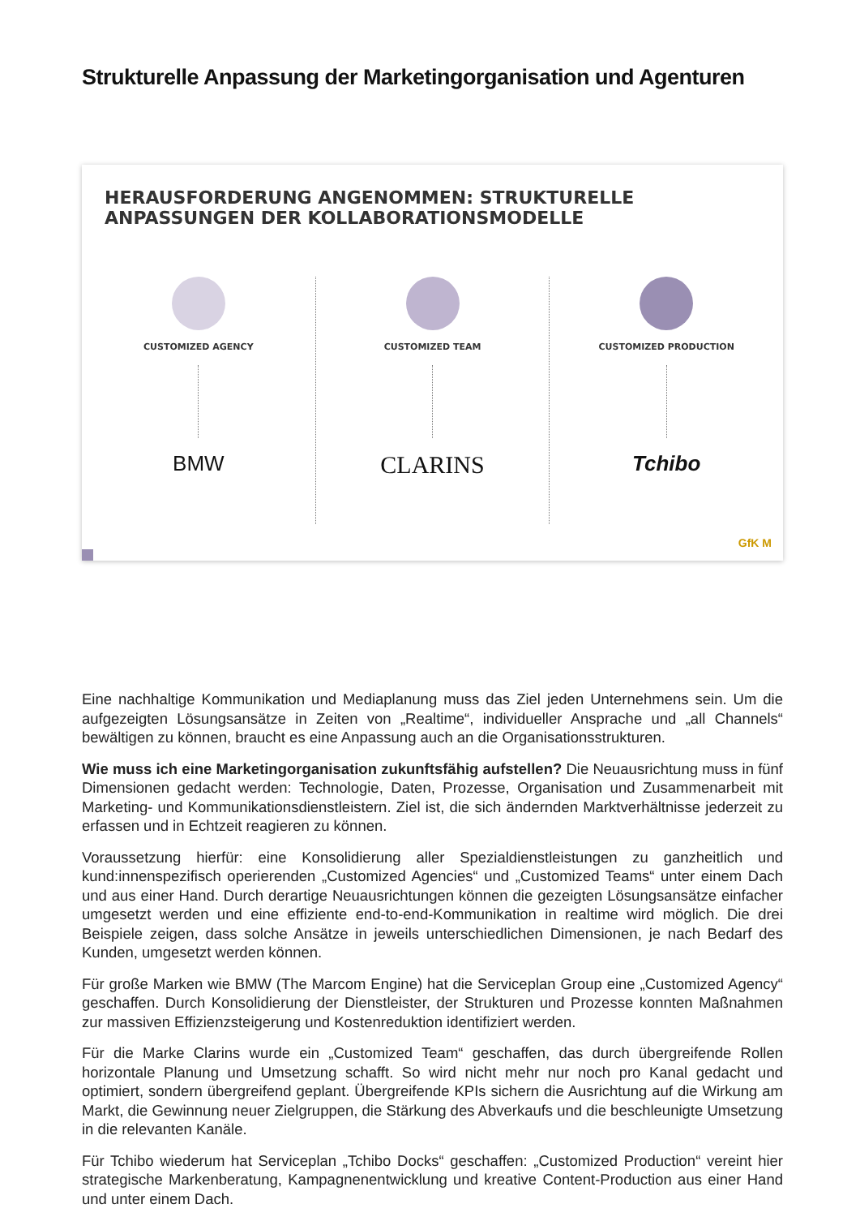Strukturelle Anpassung der Marketingorganisation und Agenturen
HERAUSFORDERUNG ANGENOMMEN: STRUKTURELLE
ANPASSUNGEN DER KOLLABORATIONSMODELLE
CUSTOMIZED AGENCY
BMW
CUSTOMIZED TEAM
CLARINS
CUSTOMIZED PRODUCTION
Tchibo
GfK M
Eine nachhaltige Kommunikation und Mediaplanung muss das Ziel jeden Unternehmens sein. Um die aufgezeigten Lösungsansätze in Zeiten von „Realtime“, individueller Ansprache und „all Channels“ bewältigen zu können, braucht es eine Anpassung auch an die Organisationsstrukturen.
Wie muss ich eine Marketingorganisation zukunftsfähig aufstellen? Die Neuausrichtung muss in fünf Dimensionen gedacht werden: Technologie, Daten, Prozesse, Organisation und Zusammenarbeit mit Marketing- und Kommunikationsdienstleistern. Ziel ist, die sich ändernden Marktverhältnisse jederzeit zu erfassen und in Echtzeit reagieren zu können.
Voraussetzung hierfür: eine Konsolidierung aller Spezialdienstleistungen zu ganzheitlich und kund:innenspezifisch operierenden „Customized Agencies“ und „Customized Teams“ unter einem Dach und aus einer Hand. Durch derartige Neuausrichtungen können die gezeigten Lösungsansätze einfacher umgesetzt werden und eine effiziente end-to-end-Kommunikation in realtime wird möglich. Die drei Beispiele zeigen, dass solche Ansätze in jeweils unterschiedlichen Dimensionen, je nach Bedarf des Kunden, umgesetzt werden können.
Für große Marken wie BMW (The Marcom Engine) hat die Serviceplan Group eine „Customized Agency“ geschaffen. Durch Konsolidierung der Dienstleister, der Strukturen und Prozesse konnten Maßnahmen zur massiven Effizienzsteigerung und Kostenreduktion identifiziert werden.
Für die Marke Clarins wurde ein „Customized Team“ geschaffen, das durch übergreifende Rollen horizontale Planung und Umsetzung schafft. So wird nicht mehr nur noch pro Kanal gedacht und optimiert, sondern übergreifend geplant. Übergreifende KPIs sichern die Ausrichtung auf die Wirkung am Markt, die Gewinnung neuer Zielgruppen, die Stärkung des Abverkaufs und die beschleunigte Umsetzung in die relevanten Kanäle.
Für Tchibo wiederum hat Serviceplan „Tchibo Docks“ geschaffen: „Customized Production“ vereint hier strategische Markenberatung, Kampagnenentwicklung und kreative Content-Production aus einer Hand und unter einem Dach.